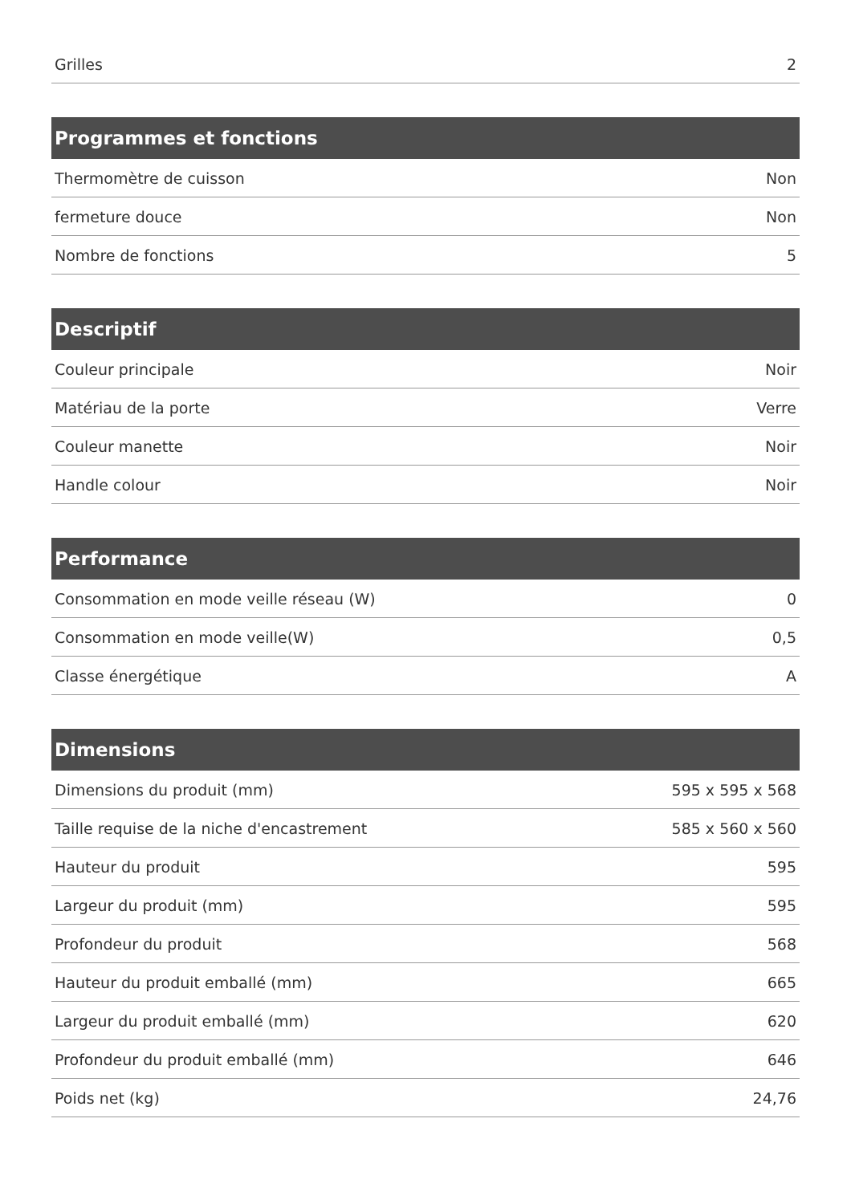| Grilles | 2 |
| Programmes et fonctions | |
| --- | --- |
| Thermomètre de cuisson | Non |
| fermeture douce | Non |
| Nombre de fonctions | 5 |
| Descriptif | |
| --- | --- |
| Couleur principale | Noir |
| Matériau de la porte | Verre |
| Couleur manette | Noir |
| Handle colour | Noir |
| Performance | |
| --- | --- |
| Consommation en mode veille réseau (W) | 0 |
| Consommation en mode veille(W) | 0,5 |
| Classe énergétique | A |
| Dimensions | |
| --- | --- |
| Dimensions du produit (mm) | 595 x 595 x 568 |
| Taille requise de la niche d'encastrement | 585 x 560 x 560 |
| Hauteur du produit | 595 |
| Largeur du produit (mm) | 595 |
| Profondeur du produit | 568 |
| Hauteur du produit emballé (mm) | 665 |
| Largeur du produit emballé (mm) | 620 |
| Profondeur du produit emballé (mm) | 646 |
| Poids net (kg) | 24,76 |